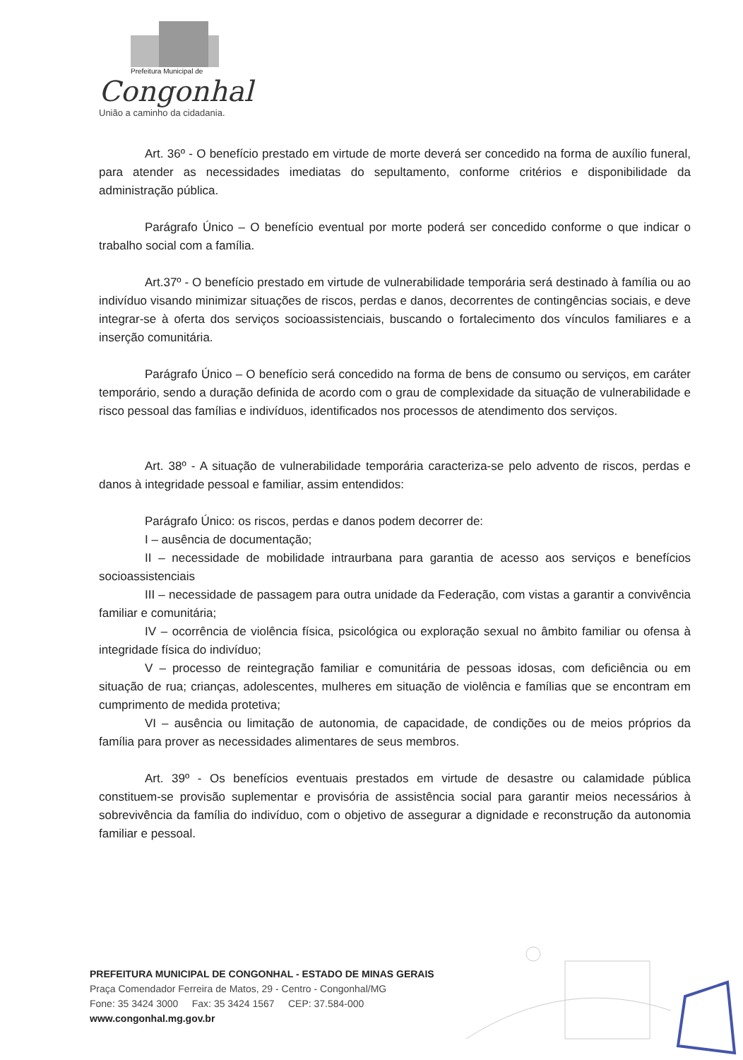Prefeitura Municipal de
Congonhal
União a caminho da cidadania.
Art. 36º - O benefício prestado em virtude de morte deverá ser concedido na forma de auxílio funeral, para atender as necessidades imediatas do sepultamento, conforme critérios e disponibilidade da administração pública.
Parágrafo Único – O benefício eventual por morte poderá ser concedido conforme o que indicar o trabalho social com a família.
Art.37º - O benefício prestado em virtude de vulnerabilidade temporária será destinado à família ou ao indivíduo visando minimizar situações de riscos, perdas e danos, decorrentes de contingências sociais, e deve integrar-se à oferta dos serviços socioassistenciais, buscando o fortalecimento dos vínculos familiares e a inserção comunitária.
Parágrafo Único – O benefício será concedido na forma de bens de consumo ou serviços, em caráter temporário, sendo a duração definida de acordo com o grau de complexidade da situação de vulnerabilidade e risco pessoal das famílias e indivíduos, identificados nos processos de atendimento dos serviços.
Art. 38º - A situação de vulnerabilidade temporária caracteriza-se pelo advento de riscos, perdas e danos à integridade pessoal e familiar, assim entendidos:
Parágrafo Único: os riscos, perdas e danos podem decorrer de:
I – ausência de documentação;
II – necessidade de mobilidade intraurbana para garantia de acesso aos serviços e benefícios socioassistenciais
III – necessidade de passagem para outra unidade da Federação, com vistas a garantir a convivência familiar e comunitária;
IV – ocorrência de violência física, psicológica ou exploração sexual no âmbito familiar ou ofensa à integridade física do indivíduo;
V – processo de reintegração familiar e comunitária de pessoas idosas, com deficiência ou em situação de rua; crianças, adolescentes, mulheres em situação de violência e famílias que se encontram em cumprimento de medida protetiva;
VI – ausência ou limitação de autonomia, de capacidade, de condições ou de meios próprios da família para prover as necessidades alimentares de seus membros.
Art. 39º - Os benefícios eventuais prestados em virtude de desastre ou calamidade pública constituem-se provisão suplementar e provisória de assistência social para garantir meios necessários à sobrevivência da família do indivíduo, com o objetivo de assegurar a dignidade e reconstrução da autonomia familiar e pessoal.
​
PREFEITURA MUNICIPAL DE CONGONHAL - ESTADO DE MINAS GERAIS
Praça Comendador Ferreira de Matos, 29 - Centro - Congonhal/MG
Fone: 35 3424 3000 Fax: 35 3424 1567 CEP: 37.584-000
www.congonhal.mg.gov.br